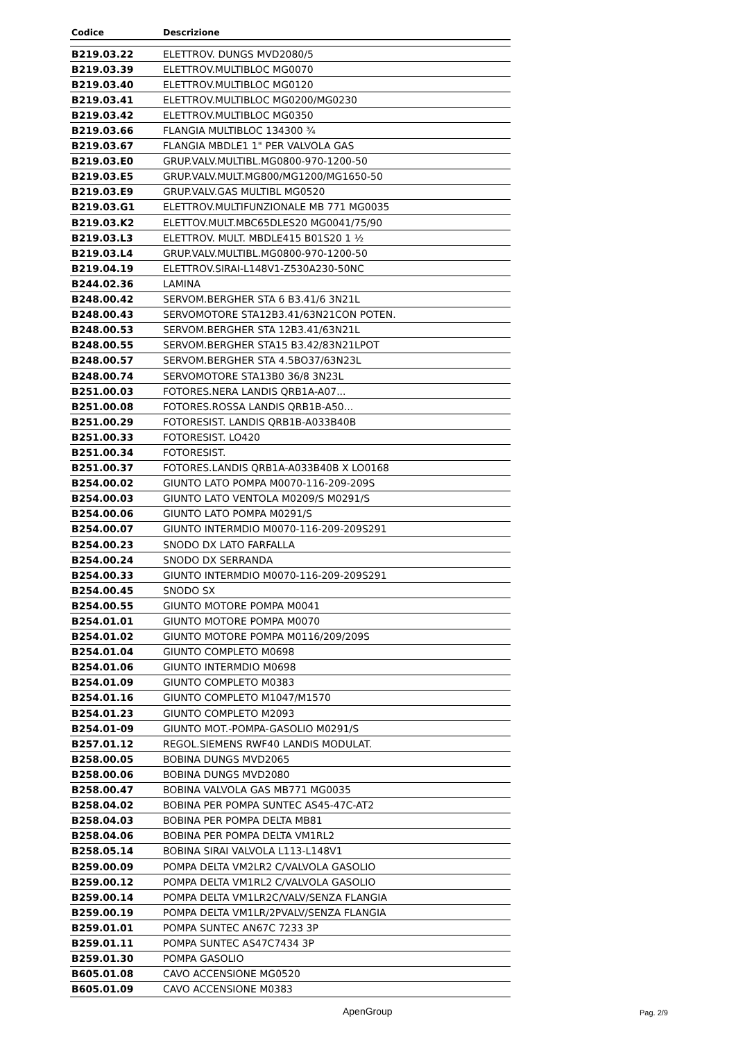| Codice | Descrizione |
| --- | --- |
| B219.03.22 | ELETTROV. DUNGS MVD2080/5 |
| B219.03.39 | ELETTROV.MULTIBLOC MG0070 |
| B219.03.40 | ELETTROV.MULTIBLOC MG0120 |
| B219.03.41 | ELETTROV.MULTIBLOC MG0200/MG0230 |
| B219.03.42 | ELETTROV.MULTIBLOC MG0350 |
| B219.03.66 | FLANGIA MULTIBLOC 134300 ¾ |
| B219.03.67 | FLANGIA MBDLE1 1" PER VALVOLA GAS |
| B219.03.E0 | GRUP.VALV.MULTIBL.MG0800-970-1200-50 |
| B219.03.E5 | GRUP.VALV.MULT.MG800/MG1200/MG1650-50 |
| B219.03.E9 | GRUP.VALV.GAS MULTIBL MG0520 |
| B219.03.G1 | ELETTROV.MULTIFUNZIONALE MB 771 MG0035 |
| B219.03.K2 | ELETTOV.MULT.MBC65DLES20 MG0041/75/90 |
| B219.03.L3 | ELETTROV. MULT. MBDLE415 B01S20 1 ½ |
| B219.03.L4 | GRUP.VALV.MULTIBL.MG0800-970-1200-50 |
| B219.04.19 | ELETTROV.SIRAI-L148V1-Z530A230-50NC |
| B244.02.36 | LAMINA |
| B248.00.42 | SERVOM.BERGHER STA 6 B3.41/6 3N21L |
| B248.00.43 | SERVOMOTORE STA12B3.41/63N21CON POTEN. |
| B248.00.53 | SERVOM.BERGHER STA 12B3.41/63N21L |
| B248.00.55 | SERVOM.BERGHER STA15 B3.42/83N21LPOT |
| B248.00.57 | SERVOM.BERGHER STA 4.5BO37/63N23L |
| B248.00.74 | SERVOMOTORE STA13B0 36/8 3N23L |
| B251.00.03 | FOTORES.NERA LANDIS QRB1A-A07... |
| B251.00.08 | FOTORES.ROSSA LANDIS QRB1B-A50... |
| B251.00.29 | FOTORESIST. LANDIS QRB1B-A033B40B |
| B251.00.33 | FOTORESIST. LO420 |
| B251.00.34 | FOTORESIST. |
| B251.00.37 | FOTORES.LANDIS QRB1A-A033B40B X LO0168 |
| B254.00.02 | GIUNTO LATO POMPA M0070-116-209-209S |
| B254.00.03 | GIUNTO LATO VENTOLA M0209/S M0291/S |
| B254.00.06 | GIUNTO LATO POMPA M0291/S |
| B254.00.07 | GIUNTO INTERMDIO M0070-116-209-209S291 |
| B254.00.23 | SNODO DX LATO FARFALLA |
| B254.00.24 | SNODO DX SERRANDA |
| B254.00.33 | GIUNTO INTERMDIO M0070-116-209-209S291 |
| B254.00.45 | SNODO SX |
| B254.00.55 | GIUNTO MOTORE POMPA M0041 |
| B254.01.01 | GIUNTO MOTORE POMPA M0070 |
| B254.01.02 | GIUNTO MOTORE POMPA M0116/209/209S |
| B254.01.04 | GIUNTO COMPLETO M0698 |
| B254.01.06 | GIUNTO INTERMDIO M0698 |
| B254.01.09 | GIUNTO COMPLETO M0383 |
| B254.01.16 | GIUNTO COMPLETO M1047/M1570 |
| B254.01.23 | GIUNTO COMPLETO M2093 |
| B254.01-09 | GIUNTO MOT.-POMPA-GASOLIO M0291/S |
| B257.01.12 | REGOL.SIEMENS RWF40 LANDIS MODULAT. |
| B258.00.05 | BOBINA DUNGS MVD2065 |
| B258.00.06 | BOBINA DUNGS MVD2080 |
| B258.00.47 | BOBINA VALVOLA GAS MB771 MG0035 |
| B258.04.02 | BOBINA PER POMPA SUNTEC AS45-47C-AT2 |
| B258.04.03 | BOBINA PER POMPA DELTA MB81 |
| B258.04.06 | BOBINA PER POMPA DELTA VM1RL2 |
| B258.05.14 | BOBINA SIRAI VALVOLA L113-L148V1 |
| B259.00.09 | POMPA DELTA VM2LR2 C/VALVOLA GASOLIO |
| B259.00.12 | POMPA DELTA VM1RL2 C/VALVOLA GASOLIO |
| B259.00.14 | POMPA DELTA VM1LR2C/VALV/SENZA FLANGIA |
| B259.00.19 | POMPA DELTA VM1LR/2PVALV/SENZA FLANGIA |
| B259.01.01 | POMPA SUNTEC AN67C 7233 3P |
| B259.01.11 | POMPA SUNTEC AS47C7434 3P |
| B259.01.30 | POMPA GASOLIO |
| B605.01.08 | CAVO ACCENSIONE MG0520 |
| B605.01.09 | CAVO ACCENSIONE M0383 |
ApenGroup Pag. 2/9